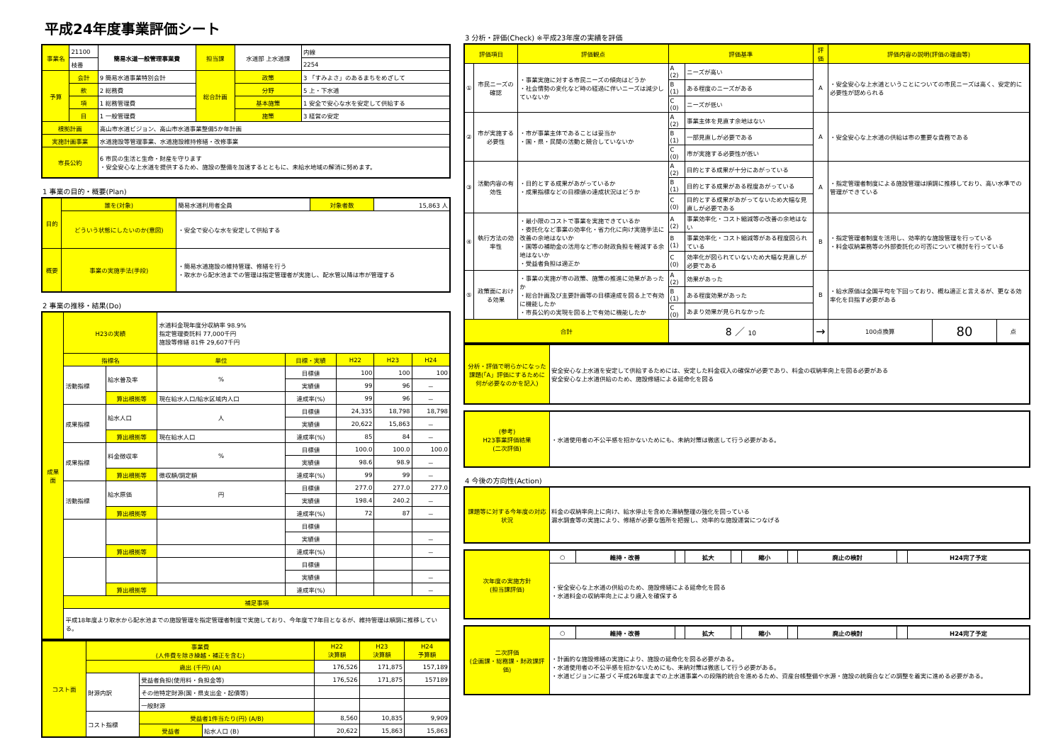平成24年度事業評価シート
| 事業名 | 21100 | 簡易水道一般管理事業費 | 担当課 | 水道部 上水道課 | 内線 |
| | 枝番 | | | | 2254 |
| 予算 | 会計 | 9 簡易水道事業特別会計 | 総合計画 | 政策 | 3 「すみよさ」のあるまちをめざして |
| | 款 | 2 総務費 | | 分野 | 5 上・下水道 |
| | 項 | 1 総務管理費 | | 基本施策 | 1 安全で安心な水を安定して供給する |
| | 目 | 1 一般管理費 | | 施策 | 3 経営の安定 |
| 根拠計画 | | 高山市水道ビジョン、高山市水道事業整備5か年計画 | | | |
| 実施計画事業 | | 水道施設等管理事業、水道施設維持修繕・改修事業 | | | |
| 市長公約 | | 6 市民の生活と生命・財産を守ります ・安全安心な上水道を提供するため、施設の整備を加速するとともに、未給水地域の解消に努めます。 | | | |
1 事業の目的・概要(Plan)
| 目的 | 誰を(対象) | 簡易水道利用者全員 | 対象者数 | 15,863 人 |
| | どういう状態にしたいのか(意図) | ・安全で安心な水を安定して供給する | | |
| 概要 | 事業の実施手法(手段) | ・簡易水道施設の維持管理、修繕を行う ・取水から配水池までの管理は指定管理者が実施し、配水管以降は市が管理する | | |
2 事業の推移・結果(Do)
| 成果面 | H23の実績 | | 水道料金現年度分収納率 98.9% 指定管理委託料 77,000千円 施設等修繕 81件 29,607千円 | | | | |
| | 指標名 | | 単位 | 目標・実績 | H22 | H23 | H24 |
| | 活動指標 | 給水普及率 | % | 目標値 | 100 | 100 | 100 |
| | | | | 実績値 | 99 | 96 | － |
| | | 算出根拠等 | 現在給水人口/給水区域内人口 | 達成率(%) | 99 | 96 | － |
| | 成果指標 | 給水人口 | 人 | 目標値 | 24,335 | 18,798 | 18,798 |
| | | | | 実績値 | 20,622 | 15,863 | － |
| | | 算出根拠等 | 現在給水人口 | 達成率(%) | 85 | 84 | － |
| | 成果指標 | 料金徴収率 | % | 目標値 | 100.0 | 100.0 | 100.0 |
| | | | | 実績値 | 98.6 | 98.9 | － |
| | | 算出根拠等 | 徴収額/調定額 | 達成率(%) | 99 | 99 | － |
| | 活動指標 | 給水原価 | 円 | 目標値 | 277.0 | 277.0 | 277.0 |
| | | | | 実績値 | 198.4 | 240.2 | － |
| | | 算出根拠等 | | 達成率(%) | 72 | 87 | － |
| | | | | 目標値 | | | |
| | | | | 実績値 | | | － |
| | | 算出根拠等 | | 達成率(%) | | | － |
| | | | | 目標値 | | | |
| | | | | 実績値 | | | － |
| | | 算出根拠等 | | 達成率(%) | | | － |
| | 補足事項 | | | | | | |
| | 平成18年度より取水から配水池までの施設管理を指定管理者制度で実施しており、今年度で7年目となるが、維持管理は順調に推移している。 | | | | | | |
| コスト面 | 事業費 (人件費を除き繰越・補正を含む) | | | H22 決算額 | H23 決算額 | H24 予算額 |
| | 歳出 (千円) (A) | | | 176,526 | 171,875 | 157,189 |
| | 財源内訳 | 受益者負担(使用料・負担金等) | | 176,526 | 171,875 | 157189 |
| | | その他特定財源(国・県支出金・起債等) | | | | |
| | | 一般財源 | | | | |
| | コスト指標 | 受益者1件当たり(円) (A/B) | | 8,560 | 10,835 | 9,909 |
| | | 受益者 | 給水人口 (B) | 20,622 | 15,863 | 15,863 |
3 分析・評価(Check) ※平成23年度の実績を評価
| 評価項目 | | 評価観点 | 評価基準 | | 評価 | 評価内容の説明(評価の理由等) | | |
| ① | 市民ニーズの確認 | ・事業実施に対する市民ニーズの傾向はどうか ・社会情勢の変化など時の経過に伴いニーズは減少していないか | A (2) | ニーズが高い | A | ・安全安心な上水道ということについての市民ニーズは高く、安定的に必要性が認められる | | |
| | | | B (1) | ある程度のニーズがある | | | | |
| | | | C (0) | ニーズが低い | | | | |
| ② | 市が実施する必要性 | ・市が事業主体であることは妥当か ・国・県・民間の活動と競合していないか | A (2) | 事業主体を見直す余地はない | A | ・安全安心な上水道の供給は市の重要な責務である | | |
| | | | B (1) | 一部見直しが必要である | | | | |
| | | | C (0) | 市が実施する必要性が低い | | | | |
| ③ | 活動内容の有効性 | ・目的とする成果があがっているか ・成果指標などの目標値の達成状況はどうか | A (2) | 目的とする成果が十分にあがっている | A | ・指定管理者制度による施設管理は順調に推移しており、高い水準での管理ができている | | |
| | | | B (1) | 目的とする成果がある程度あがっている | | | | |
| | | | C (0) | 目的とする成果があがってないため大幅な見直しが必要である | | | | |
| ④ | 執行方法の効率性 | ・最小限のコストで事業を実施できているか ・委託化など事業の効率化・省力化に向け実施手法に改善の余地はないか ・国等の補助金の活用など市の財政負担を軽減する余地はないか ・受益者負担は適正か | A (2) | 事業効率化・コスト縮減等の改善の余地はない | B | ・指定管理者制度を活用し、効率的な施設管理を行っている ・料金収納業務等の外部委託化の可否について検討を行っている | | |
| | | | B (1) | 事業効率化・コスト縮減等がある程度図られている | | | | |
| | | | C (0) | 効率化が図られていないため大幅な見直しが必要である | | | | |
| ⑤ | 政策面における効果 | ・事業の実施が市の政策、施策の推進に効果があったか ・総合計画及び主要計画等の目標達成を図る上で有効に機能したか ・市長公約の実現を図る上で有効に機能したか | A (2) | 効果があった | B | ・給水原価は全国平均を下回っており、概ね適正と言えるが、更なる効率化を目指す必要がある | | |
| | | | B (1) | ある程度効果があった | | | | |
| | | | C (0) | あまり効果が見られなかった | | | | |
| 合計 | | | 8 ／ 10 | | → | 100点換算 | 80 | 点 |
| 分析・評価で明らかになった課題(「A」評価にするために何が必要なのかを記入) | 安全安心な上水道を安定して供給するためには、安定した料金収入の確保が必要であり、料金の収納率向上を図る必要がある 安全安心な上水道供給のため、施設修繕による延命化を図る |
| (参考) H23事業評価結果 (二次評価) | ・水道使用者の不公平感を招かないためにも、未納対策は徹底して行う必要がある。 |
4 今後の方向性(Action)
| 課題等に対する今年度の対応状況 | 料金の収納率向上に向け、給水停止を含めた滞納整理の強化を図っている 漏水調査等の実施により、修繕が必要な箇所を把握し、効率的な施設運営につなげる |
| 次年度の実施方針 (担当課評価) | ○ | 維持・改善 | | 拡大 | | 縮小 | | 廃止の検討 | | H24完了予定 |
| | ・安全安心な上水道の供給のため、施設修繕による延命化を図る ・水道料金の収納率向上により歳入を確保する | | | | | | | | | |
| 二次評価 (企画課・総務課・財政課評価) | ○ | 維持・改善 | | 拡大 | | 縮小 | | 廃止の検討 | | H24完了予定 |
| | ・計画的な施設修繕の実施により、施設の延命化を図る必要がある。 ・水道使用者の不公平感を招かないためにも、未納対策は徹底して行う必要がある。 ・水道ビジョンに基づく平成26年度までの上水道事業への段階的統合を進めるため、資産台帳整備や水源・施設の統廃合などの調整を着実に進める必要がある。 | | | | | | | | | |